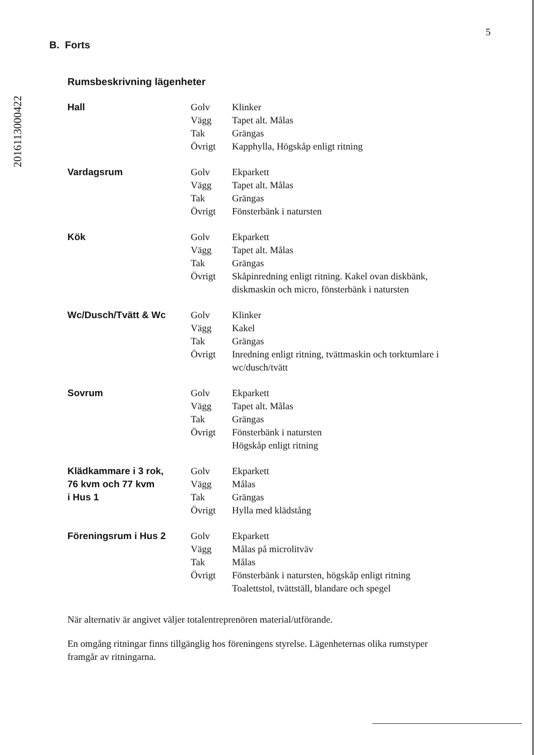2016113000422
5
B. Forts
Rumsbeskrivning lägenheter
| Hall | Golv | Klinker |
| | Vägg | Tapet alt. Målas |
| | Tak | Grängas |
| | Övrigt | Kapphylla, Högskåp enligt ritning |
| Vardagsrum | Golv | Ekparkett |
| | Vägg | Tapet alt. Målas |
| | Tak | Grängas |
| | Övrigt | Fönsterbänk i natursten |
| Kök | Golv | Ekparkett |
| | Vägg | Tapet alt. Målas |
| | Tak | Grängas |
| | Övrigt | Skåpinredning enligt ritning. Kakel ovan diskbänk, diskmaskin och micro, fönsterbänk i natursten |
| Wc/Dusch/Tvätt & Wc | Golv | Klinker |
| | Vägg | Kakel |
| | Tak | Grängas |
| | Övrigt | Inredning enligt ritning, tvättmaskin och torktumlare i wc/dusch/tvätt |
| Sovrum | Golv | Ekparkett |
| | Vägg | Tapet alt. Målas |
| | Tak | Grängas |
| | Övrigt | Fönsterbänk i natursten |
| | | Högskåp enligt ritning |
| Klädkammare i 3 rok, 76 kvm och 77 kvm i Hus 1 | Golv | Ekparkett |
| | Vägg | Målas |
| | Tak | Grängas |
| | Övrigt | Hylla med klädstång |
| Föreningsrum i Hus 2 | Golv | Ekparkett |
| | Vägg | Målas på microlitväv |
| | Tak | Målas |
| | Övrigt | Fönsterbänk i natursten, högskåp enligt ritning |
| | | Toalettstol, tvättställ, blandare och spegel |
När alternativ är angivet väljer totalentreprenören material/utförande.
En omgång ritningar finns tillgänglig hos föreningens styrelse. Lägenheternas olika rumstyper framgår av ritningarna.